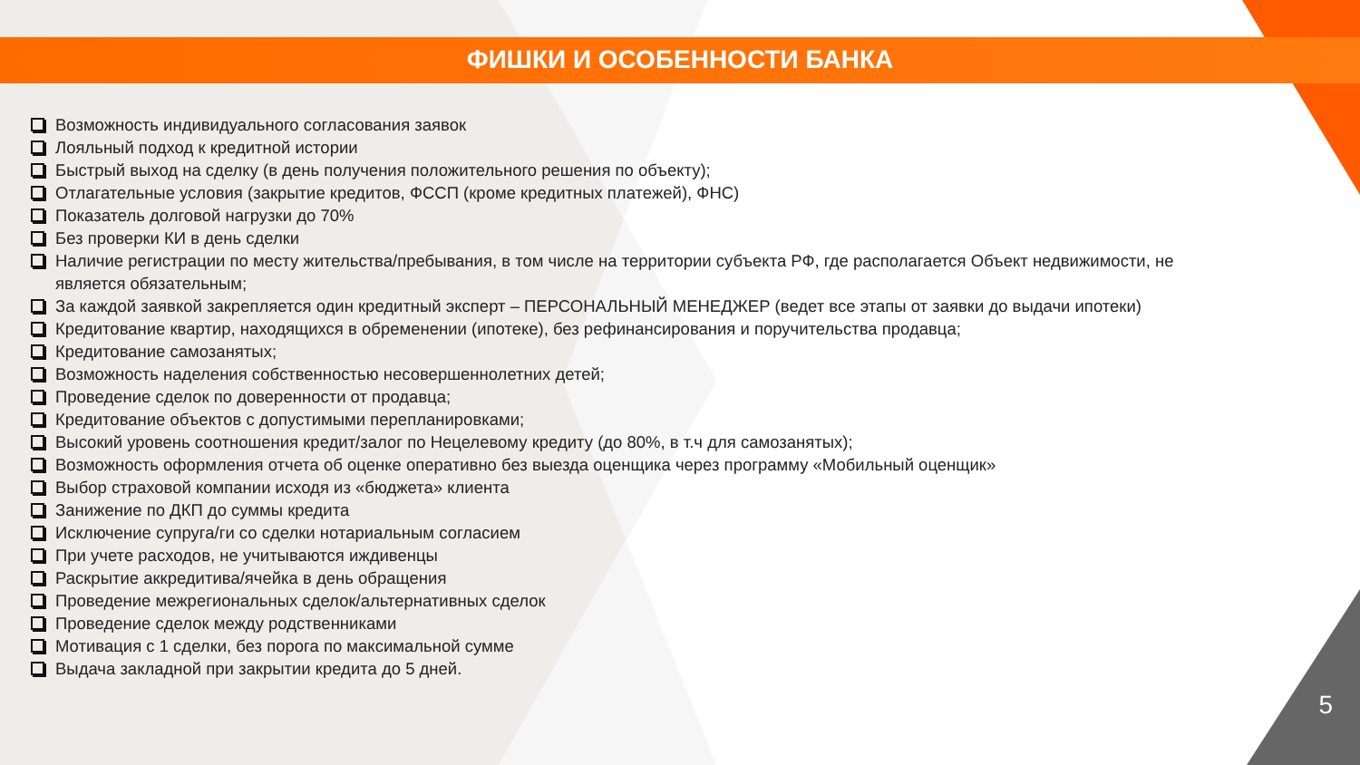ФИШКИ И ОСОБЕННОСТИ БАНКА
Возможность индивидуального согласования заявок
Лояльный подход к кредитной истории
Быстрый выход на сделку (в день получения положительного решения по объекту);
Отлагательные условия (закрытие кредитов, ФССП (кроме кредитных платежей), ФНС)
Показатель долговой нагрузки до 70%
Без проверки КИ в день сделки
Наличие регистрации по месту жительства/пребывания, в том числе на территории субъекта РФ, где располагается Объект недвижимости, не является обязательным;
За каждой заявкой закрепляется один кредитный эксперт – ПЕРСОНАЛЬНЫЙ МЕНЕДЖЕР (ведет все этапы от заявки до выдачи ипотеки)
Кредитование квартир, находящихся в обременении (ипотеке), без рефинансирования и поручительства продавца;
Кредитование самозанятых;
Возможность наделения собственностью несовершеннолетних детей;
Проведение сделок по доверенности от продавца;
Кредитование объектов с допустимыми перепланировками;
Высокий уровень соотношения кредит/залог по Нецелевому кредиту (до 80%, в т.ч для самозанятых);
Возможность оформления отчета об оценке оперативно без выезда оценщика через программу «Мобильный оценщик»
Выбор страховой компании исходя из «бюджета» клиента
Занижение по ДКП до суммы кредита
Исключение супруга/ги со сделки нотариальным согласием
При учете расходов, не учитываются иждивенцы
Раскрытие аккредитива/ячейка в день обращения
Проведение межрегиональных сделок/альтернативных сделок
Проведение сделок между родственниками
Мотивация с 1 сделки, без порога по максимальной сумме
Выдача закладной при закрытии кредита до 5 дней.
5